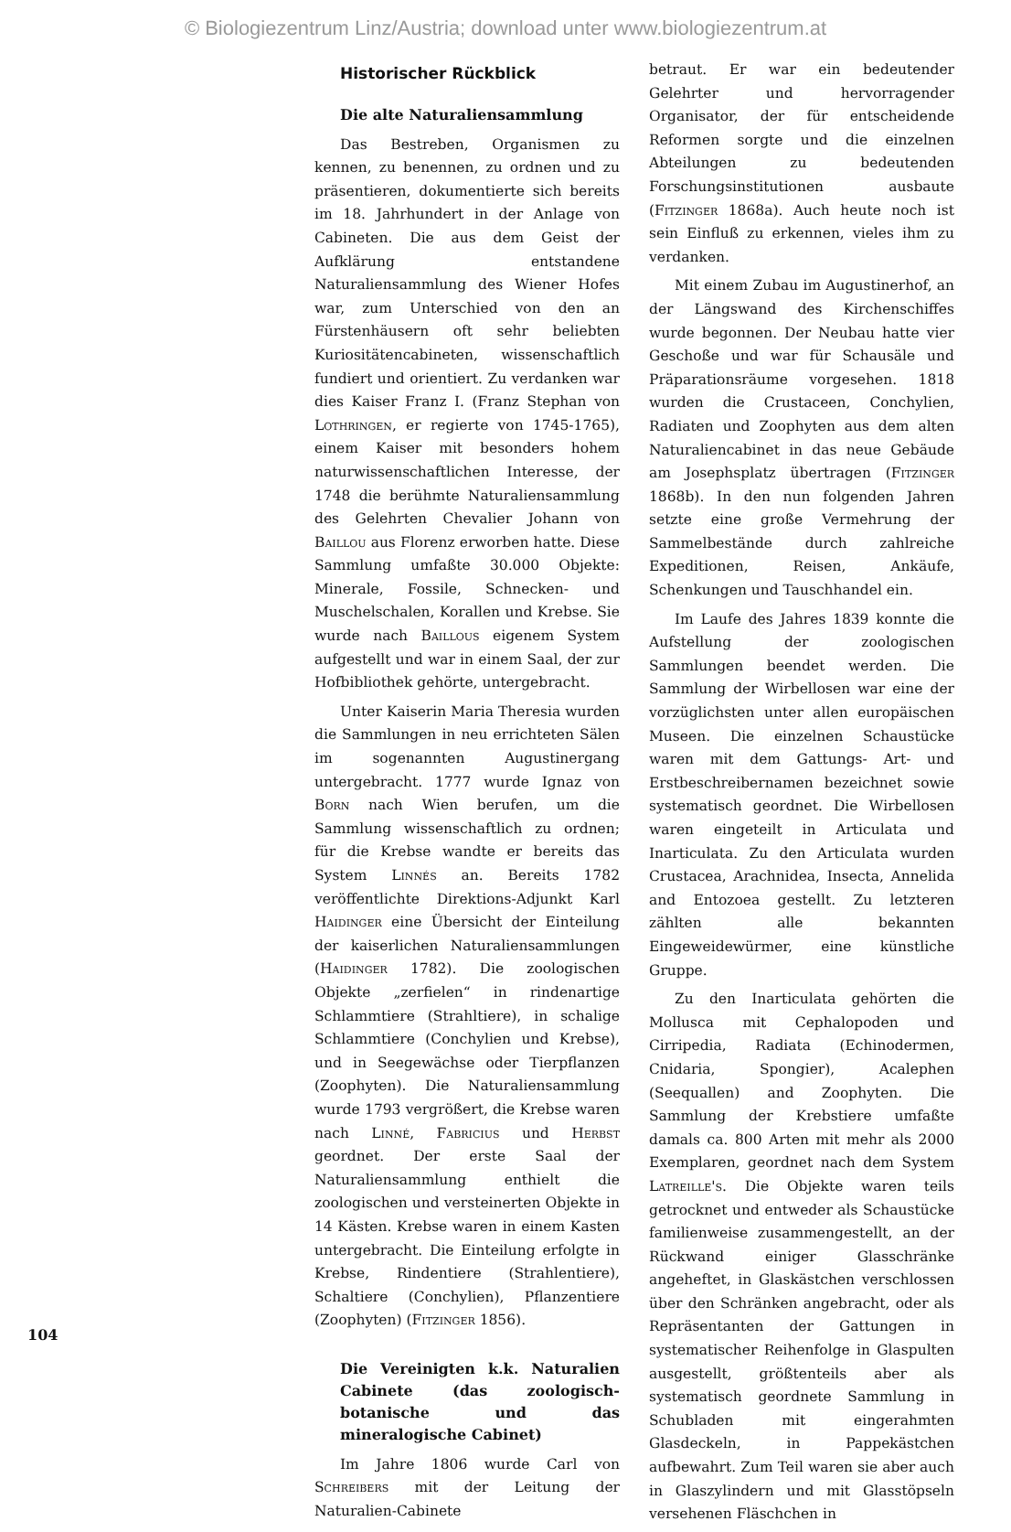© Biologiezentrum Linz/Austria; download unter www.biologiezentrum.at
Historischer Rückblick
Die alte Naturaliensammlung
Das Bestreben, Organismen zu kennen, zu benennen, zu ordnen und zu präsentieren, dokumentierte sich bereits im 18. Jahrhundert in der Anlage von Cabineten. Die aus dem Geist der Aufklärung entstandene Naturaliensammlung des Wiener Hofes war, zum Unterschied von den an Fürstenhäusern oft sehr beliebten Kuriositätencabineten, wissenschaftlich fundiert und orientiert. Zu verdanken war dies Kaiser Franz I. (Franz Stephan von Lothringen, er regierte von 1745-1765), einem Kaiser mit besonders hohem naturwissenschaftlichen Interesse, der 1748 die berühmte Naturaliensammlung des Gelehrten Chevalier Johann von Baillou aus Florenz erworben hatte. Diese Sammlung umfaßte 30.000 Objekte: Minerale, Fossile, Schnecken- und Muschelschalen, Korallen und Krebse. Sie wurde nach Baillous eigenem System aufgestellt und war in einem Saal, der zur Hofbibliothek gehörte, untergebracht.
Unter Kaiserin Maria Theresia wurden die Sammlungen in neu errichteten Sälen im sogenannten Augustinergang untergebracht. 1777 wurde Ignaz von Born nach Wien berufen, um die Sammlung wissenschaftlich zu ordnen; für die Krebse wandte er bereits das System Linnés an. Bereits 1782 veröffentlichte Direktions-Adjunkt Karl Haidinger eine Übersicht der Einteilung der kaiserlichen Naturaliensammlungen (Haidinger 1782). Die zoologischen Objekte „zerfielen“ in rindenartige Schlammtiere (Strahltiere), in schalige Schlammtiere (Conchylien und Krebse), und in Seegewächse oder Tierpflanzen (Zoophyten). Die Naturaliensammlung wurde 1793 vergrößert, die Krebse waren nach Linné, Fabricius und Herbst geordnet. Der erste Saal der Naturaliensammlung enthielt die zoologischen und versteinerten Objekte in 14 Kästen. Krebse waren in einem Kasten untergebracht. Die Einteilung erfolgte in Krebse, Rindentiere (Strahlentiere), Schaltiere (Conchylien), Pflanzentiere (Zoophyten) (Fitzinger 1856).
Die Vereinigten k.k. Naturalien Cabinete (das zoologisch-botanische und das mineralogische Cabinet)
Im Jahre 1806 wurde Carl von Schreibers mit der Leitung der Naturalien-Cabinete
betraut. Er war ein bedeutender Gelehrter und hervorragender Organisator, der für entscheidende Reformen sorgte und die einzelnen Abteilungen zu bedeutenden Forschungsinstitutionen ausbaute (Fitzinger 1868a). Auch heute noch ist sein Einfluß zu erkennen, vieles ihm zu verdanken.
Mit einem Zubau im Augustinerhof, an der Längswand des Kirchenschiffes wurde begonnen. Der Neubau hatte vier Geschoße und war für Schausäle und Präparationsräume vorgesehen. 1818 wurden die Crustaceen, Conchylien, Radiaten und Zoophyten aus dem alten Naturaliencabinet in das neue Gebäude am Josephsplatz übertragen (Fitzinger 1868b). In den nun folgenden Jahren setzte eine große Vermehrung der Sammelbestände durch zahlreiche Expeditionen, Reisen, Ankäufe, Schenkungen und Tauschhandel ein.
Im Laufe des Jahres 1839 konnte die Aufstellung der zoologischen Sammlungen beendet werden. Die Sammlung der Wirbellosen war eine der vorzüglichsten unter allen europäischen Museen. Die einzelnen Schaustücke waren mit dem Gattungs- Art- und Erstbeschreibernamen bezeichnet sowie systematisch geordnet. Die Wirbellosen waren eingeteilt in Articulata und Inarticulata. Zu den Articulata wurden Crustacea, Arachnidea, Insecta, Annelida and Entozoea gestellt. Zu letzteren zählten alle bekannten Eingeweidewürmer, eine künstliche Gruppe.
Zu den Inarticulata gehörten die Mollusca mit Cephalopoden und Cirripedia, Radiata (Echinodermen, Cnidaria, Spongier), Acalephen (Seequallen) and Zoophyten. Die Sammlung der Krebstiere umfaßte damals ca. 800 Arten mit mehr als 2000 Exemplaren, geordnet nach dem System Latreille's. Die Objekte waren teils getrocknet und entweder als Schaustücke familienweise zusammengestellt, an der Rückwand einiger Glasschränke angeheftet, in Glaskästchen verschlossen über den Schränken angebracht, oder als Repräsentanten der Gattungen in systematischer Reihenfolge in Glaspulten ausgestellt, größtenteils aber als systematisch geordnete Sammlung in Schubladen mit eingerahmten Glasdeckeln, in Pappekästchen aufbewahrt. Zum Teil waren sie aber auch in Glaszylindern und mit Glasstöpseln versehenen Fläschchen in
104